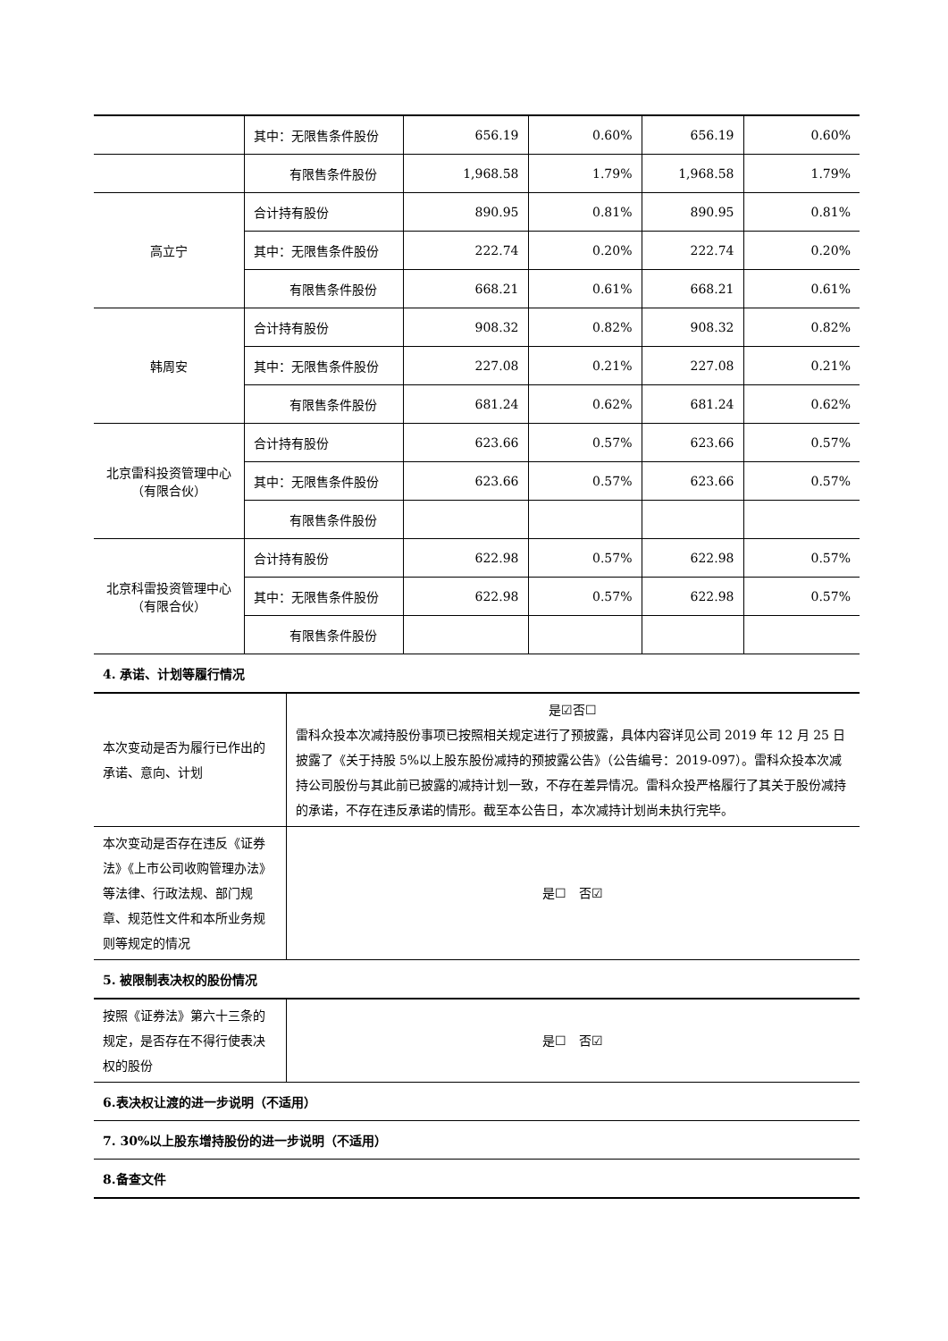| | 其中：无限售条件股份 | 656.19 | 0.60% | 656.19 | 0.60% |
| | 有限售条件股份 | 1,968.58 | 1.79% | 1,968.58 | 1.79% |
| 高立宁 | 合计持有股份 | 890.95 | 0.81% | 890.95 | 0.81% |
| | 其中：无限售条件股份 | 222.74 | 0.20% | 222.74 | 0.20% |
| | 有限售条件股份 | 668.21 | 0.61% | 668.21 | 0.61% |
| 韩周安 | 合计持有股份 | 908.32 | 0.82% | 908.32 | 0.82% |
| | 其中：无限售条件股份 | 227.08 | 0.21% | 227.08 | 0.21% |
| | 有限售条件股份 | 681.24 | 0.62% | 681.24 | 0.62% |
| 北京雷科投资管理中心（有限合伙） | 合计持有股份 | 623.66 | 0.57% | 623.66 | 0.57% |
| | 其中：无限售条件股份 | 623.66 | 0.57% | 623.66 | 0.57% |
| | 有限售条件股份 | | | | |
| 北京科雷投资管理中心（有限合伙） | 合计持有股份 | 622.98 | 0.57% | 622.98 | 0.57% |
| | 其中：无限售条件股份 | 622.98 | 0.57% | 622.98 | 0.57% |
| | 有限售条件股份 | | | | |
4. 承诺、计划等履行情况
| 本次变动是否为履行已作出的承诺、意向、计划 | 是☑否☐ 雷科众投本次减持股份事项已按照相关规定进行了预披露，具体内容详见公司 2019 年 12 月 25 日披露了《关于持股 5%以上股东股份减持的预披露公告》（公告编号：2019-097）。雷科众投本次减持公司股份与其此前已披露的减持计划一致，不存在差异情况。雷科众投严格履行了其关于股份减持的承诺，不存在违反承诺的情形。截至本公告日，本次减持计划尚未执行完毕。 |
| 本次变动是否存在违反《证券法》《上市公司收购管理办法》等法律、行政法规、部门规章、规范性文件和本所业务规则等规定的情况 | 是☐ 否☑ |
5. 被限制表决权的股份情况
| 按照《证券法》第六十三条的规定，是否存在不得行使表决权的股份 | 是☐ 否☑ |
6.表决权让渡的进一步说明（不适用）
7. 30%以上股东增持股份的进一步说明（不适用）
8.备查文件